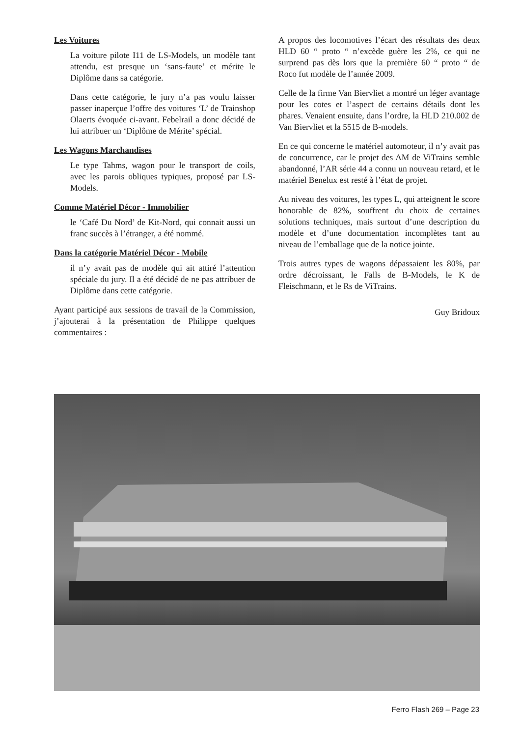Les Voitures
La voiture pilote I11 de LS-Models, un modèle tant attendu, est presque un ‘sans-faute’ et mérite le Diplôme dans sa catégorie.
Dans cette catégorie, le jury n’a pas voulu laisser passer inaperçue l’offre des voitures ‘L’ de Trainshop Olaerts évoquée ci-avant. Febelrail a donc décidé de lui attribuer un ‘Diplôme de Mérite’ spécial.
Les Wagons Marchandises
Le type Tahms, wagon pour le transport de coils, avec les parois obliques typiques, proposé par LS-Models.
Comme Matériel Décor - Immobilier
le ‘Café Du Nord’ de Kit-Nord, qui connait aussi un franc succès à l’étranger, a été nommé.
Dans la catégorie Matériel Décor - Mobile
il n’y avait pas de modèle qui ait attiré l’attention spéciale du jury. Il a été décidé de ne pas attribuer de Diplôme dans cette catégorie.
Ayant participé aux sessions de travail de la Commission, j’ajouterai à la présentation de Philippe quelques commentaires :
A propos des locomotives l’écart des résultats des deux HLD 60 “ proto “ n’excède guère les 2%, ce qui ne surprend pas dès lors que la première 60 “ proto “ de Roco fut modèle de l’année 2009.
Celle de la firme Van Biervliet a montré un léger avantage pour les cotes et l’aspect de certains détails dont les phares. Venaient ensuite, dans l’ordre, la HLD 210.002 de Van Biervliet et la 5515 de B-models.
En ce qui concerne le matériel automoteur, il n’y avait pas de concurrence, car le projet des AM de ViTrains semble abandonné, l’AR série 44 a connu un nouveau retard, et le matériel Benelux est resté à l’état de projet.
Au niveau des voitures, les types L, qui atteignent le score honorable de 82%, souffrent du choix de certaines solutions techniques, mais surtout d’une description du modèle et d’une documentation incomplètes tant au niveau de l’emballage que de la notice jointe.
Trois autres types de wagons dépassaient les 80%, par ordre décroissant, le Falls de B-Models, le K de Fleischmann, et le Rs de ViTrains.
Guy Bridoux
Ferro Flash 269 – Page 23